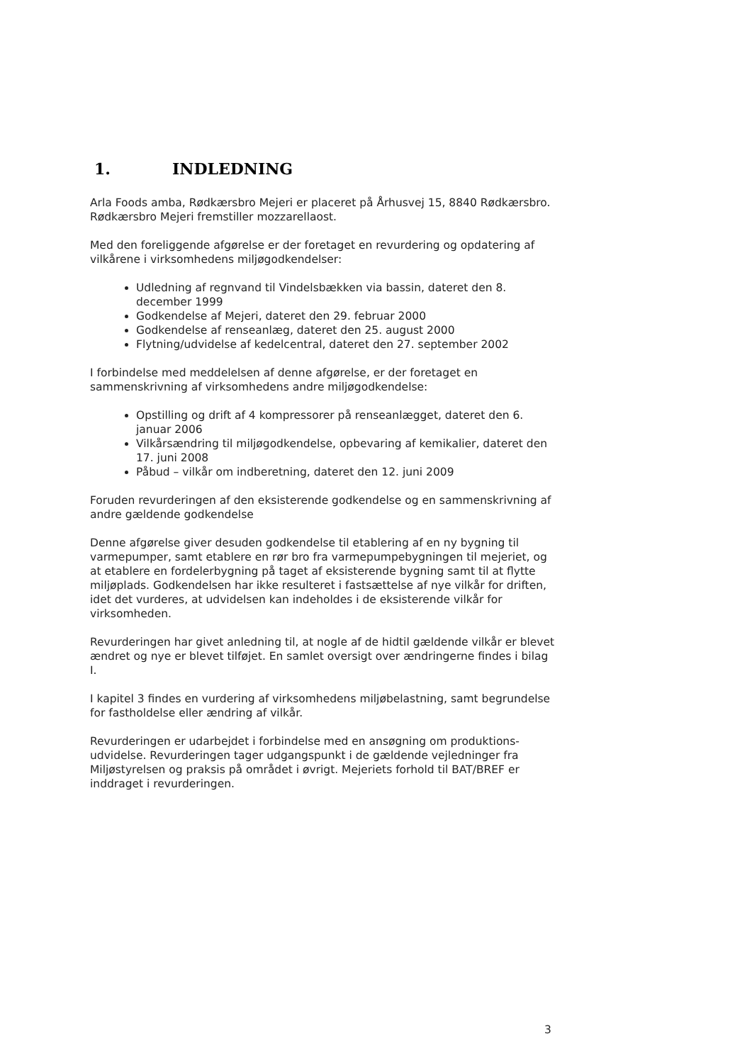1. INDLEDNING
Arla Foods amba, Rødkærsbro Mejeri er placeret på Århusvej 15, 8840 Rødkærsbro. Rødkærsbro Mejeri fremstiller mozzarellaost.
Med den foreliggende afgørelse er der foretaget en revurdering og opdatering af vilkårene i virksomhedens miljøgodkendelser:
Udledning af regnvand til Vindelsbækken via bassin, dateret den 8. december 1999
Godkendelse af Mejeri, dateret den 29. februar 2000
Godkendelse af renseanlæg, dateret den 25. august 2000
Flytning/udvidelse af kedelcentral, dateret den 27. september 2002
I forbindelse med meddelelsen af denne afgørelse, er der foretaget en sammenskrivning af virksomhedens andre miljøgodkendelse:
Opstilling og drift af 4 kompressorer på renseanlægget, dateret den 6. januar 2006
Vilkårsændring til miljøgodkendelse, opbevaring af kemikalier, dateret den 17. juni 2008
Påbud – vilkår om indberetning, dateret den 12. juni 2009
Foruden revurderingen af den eksisterende godkendelse og en sammenskrivning af andre gældende godkendelse
Denne afgørelse giver desuden godkendelse til etablering af en ny bygning til varmepumper, samt etablere en rør bro fra varmepumpebygningen til mejeriet, og at etablere en fordelerbygning på taget af eksisterende bygning samt til at flytte miljøplads. Godkendelsen har ikke resulteret i fastsættelse af nye vilkår for driften, idet det vurderes, at udvidelsen kan indeholdes i de eksisterende vilkår for virksomheden.
Revurderingen har givet anledning til, at nogle af de hidtil gældende vilkår er blevet ændret og nye er blevet tilføjet. En samlet oversigt over ændringerne findes i bilag I.
I kapitel 3 findes en vurdering af virksomhedens miljøbelastning, samt begrundelse for fastholdelse eller ændring af vilkår.
Revurderingen er udarbejdet i forbindelse med en ansøgning om produktions-udvidelse. Revurderingen tager udgangspunkt i de gældende vejledninger fra Miljøstyrelsen og praksis på området i øvrigt. Mejeriets forhold til BAT/BREF er inddraget i revurderingen.
3